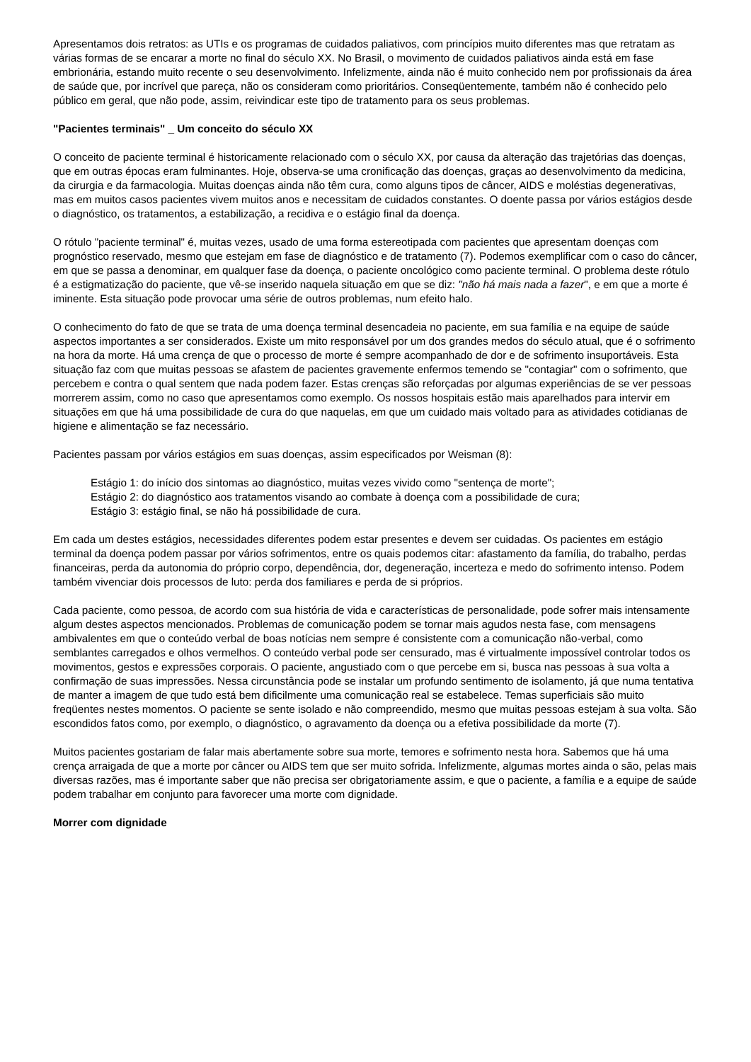Apresentamos dois retratos: as UTIs e os programas de cuidados paliativos, com princípios muito diferentes mas que retratam as várias formas de se encarar a morte no final do século XX. No Brasil, o movimento de cuidados paliativos ainda está em fase embrionária, estando muito recente o seu desenvolvimento. Infelizmente, ainda não é muito conhecido nem por profissionais da área de saúde que, por incrível que pareça, não os consideram como prioritários. Conseqüentemente, também não é conhecido pelo público em geral, que não pode, assim, reivindicar este tipo de tratamento para os seus problemas.
"Pacientes terminais" _ Um conceito do século XX
O conceito de paciente terminal é historicamente relacionado com o século XX, por causa da alteração das trajetórias das doenças, que em outras épocas eram fulminantes. Hoje, observa-se uma cronificação das doenças, graças ao desenvolvimento da medicina, da cirurgia e da farmacologia. Muitas doenças ainda não têm cura, como alguns tipos de câncer, AIDS e moléstias degenerativas, mas em muitos casos pacientes vivem muitos anos e necessitam de cuidados constantes. O doente passa por vários estágios desde o diagnóstico, os tratamentos, a estabilização, a recidiva e o estágio final da doença.
O rótulo "paciente terminal" é, muitas vezes, usado de uma forma estereotipada com pacientes que apresentam doenças com prognóstico reservado, mesmo que estejam em fase de diagnóstico e de tratamento (7). Podemos exemplificar com o caso do câncer, em que se passa a denominar, em qualquer fase da doença, o paciente oncológico como paciente terminal. O problema deste rótulo é a estigmatização do paciente, que vê-se inserido naquela situação em que se diz: "não há mais nada a fazer", e em que a morte é iminente. Esta situação pode provocar uma série de outros problemas, num efeito halo.
O conhecimento do fato de que se trata de uma doença terminal desencadeia no paciente, em sua família e na equipe de saúde aspectos importantes a ser considerados. Existe um mito responsável por um dos grandes medos do século atual, que é o sofrimento na hora da morte. Há uma crença de que o processo de morte é sempre acompanhado de dor e de sofrimento insuportáveis. Esta situação faz com que muitas pessoas se afastem de pacientes gravemente enfermos temendo se "contagiar" com o sofrimento, que percebem e contra o qual sentem que nada podem fazer. Estas crenças são reforçadas por algumas experiências de se ver pessoas morrerem assim, como no caso que apresentamos como exemplo. Os nossos hospitais estão mais aparelhados para intervir em situações em que há uma possibilidade de cura do que naquelas, em que um cuidado mais voltado para as atividades cotidianas de higiene e alimentação se faz necessário.
Pacientes passam por vários estágios em suas doenças, assim especificados por Weisman (8):
Estágio 1: do início dos sintomas ao diagnóstico, muitas vezes vivido como "sentença de morte";
Estágio 2: do diagnóstico aos tratamentos visando ao combate à doença com a possibilidade de cura;
Estágio 3: estágio final, se não há possibilidade de cura.
Em cada um destes estágios, necessidades diferentes podem estar presentes e devem ser cuidadas. Os pacientes em estágio terminal da doença podem passar por vários sofrimentos, entre os quais podemos citar: afastamento da família, do trabalho, perdas financeiras, perda da autonomia do próprio corpo, dependência, dor, degeneração, incerteza e medo do sofrimento intenso. Podem também vivenciar dois processos de luto: perda dos familiares e perda de si próprios.
Cada paciente, como pessoa, de acordo com sua história de vida e características de personalidade, pode sofrer mais intensamente algum destes aspectos mencionados. Problemas de comunicação podem se tornar mais agudos nesta fase, com mensagens ambivalentes em que o conteúdo verbal de boas notícias nem sempre é consistente com a comunicação não-verbal, como semblantes carregados e olhos vermelhos. O conteúdo verbal pode ser censurado, mas é virtualmente impossível controlar todos os movimentos, gestos e expressões corporais. O paciente, angustiado com o que percebe em si, busca nas pessoas à sua volta a confirmação de suas impressões. Nessa circunstância pode se instalar um profundo sentimento de isolamento, já que numa tentativa de manter a imagem de que tudo está bem dificilmente uma comunicação real se estabelece. Temas superficiais são muito freqüentes nestes momentos. O paciente se sente isolado e não compreendido, mesmo que muitas pessoas estejam à sua volta. São escondidos fatos como, por exemplo, o diagnóstico, o agravamento da doença ou a efetiva possibilidade da morte (7).
Muitos pacientes gostariam de falar mais abertamente sobre sua morte, temores e sofrimento nesta hora. Sabemos que há uma crença arraigada de que a morte por câncer ou AIDS tem que ser muito sofrida. Infelizmente, algumas mortes ainda o são, pelas mais diversas razões, mas é importante saber que não precisa ser obrigatoriamente assim, e que o paciente, a família e a equipe de saúde podem trabalhar em conjunto para favorecer uma morte com dignidade.
Morrer com dignidade